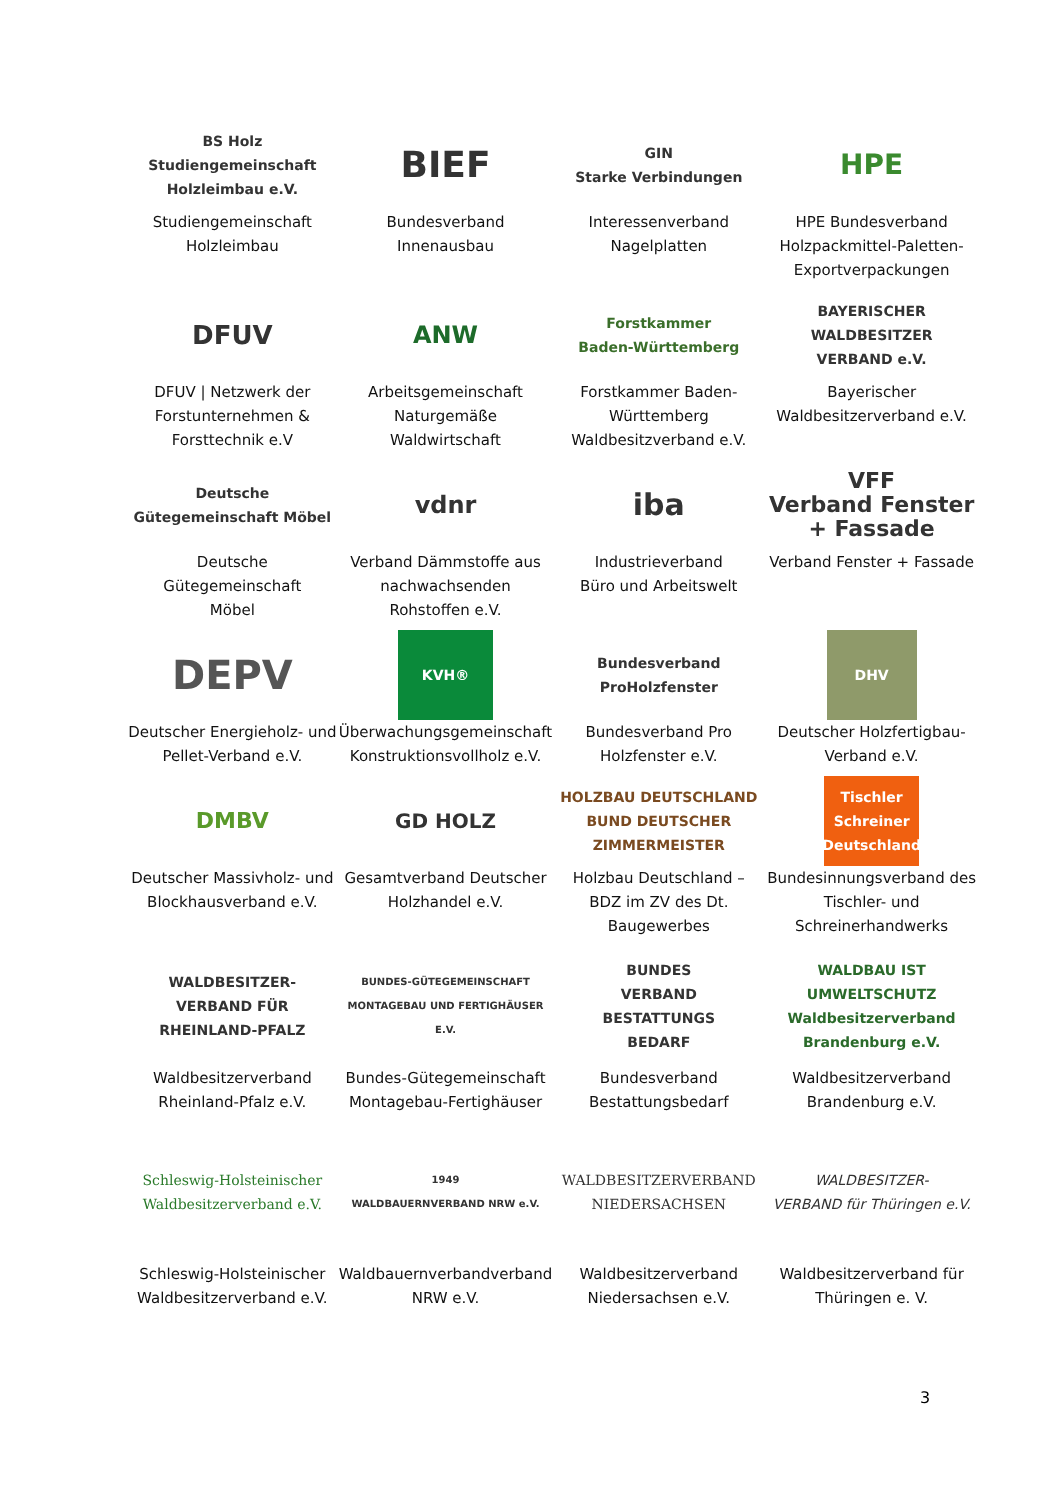| BS Holz Studiengemeinschaft Holzleimbau e.V. Studiengemeinschaft Holzleimbau | BIEF Bundesverband Innenausbau | GIN Starke Verbindungen Interessenverband Nagelplatten | HPE HPE Bundesverband Holzpackmittel-Paletten- Exportverpackungen |
| DFUV DFUV / Netzwerk der Forstunternehmen & Forsttechnik e.V | ANW Arbeitsgemeinschaft Naturgemäße Waldwirtschaft | Forstkammer Baden-Württemberg Forstkammer Baden- Württemberg Waldbesitzverband e.V. | BAYERISCHER WALDBESITZER VERBAND e.V. Bayerischer Waldbesitzerverband e.V. |
| Deutsche Gütegemeinschaft Möbel Deutsche Gütegemeinschaft Möbel | vdnr Verband Dämmstoffe aus nachwachsenden Rohstoffen e.V. | iba Industrieverband Büro und Arbeitswelt | VFF Verband Fenster + Fassade Verband Fenster + Fassade |
| DEPV Deutscher Energieholz- und Pellet-Verband e.V. | KVH® Überwachungsgemeinschaft Konstruktionsvollholz e.V. | Bundesverband ProHolzfenster Bundesverband Pro Holzfenster e.V. | DHV Deutscher Holzfertigbau- Verband e.V. |
| DMBV Deutscher Massivholz- und Blockhausverband e.V. | GD HOLZ Gesamtverband Deutscher Holzhandel e.V. | HOLZBAU DEUTSCHLAND BUND DEUTSCHER ZIMMERMEISTER Holzbau Deutschland – BDZ im ZV des Dt. Baugewerbes | Tischler Schreiner Deutschland Bundesinnungsverband des Tischler- und Schreinerhandwerks |
| WALDBESITZER- VERBAND FÜR RHEINLAND-PFALZ Waldbesitzerverband Rheinland-Pfalz e.V. | BUNDES-GÜTEGEMEINSCHAFT MONTAGEBAU UND FERTIGHÄUSER E.V. Bundes-Gütegemeinschaft Montagebau-Fertighäuser | BUNDES VERBAND BESTATTUNGS BEDARF Bundesverband Bestattungsbedarf | WALDBAU IST UMWELTSCHUTZ Waldbesitzerverband Brandenburg e.V. Waldbesitzerverband Brandenburg e.V. |
| Schleswig-Holsteinischer Waldbesitzerverband e.V. Schleswig-Holsteinischer Waldbesitzerverband e.V. | 1949 WALDBAUERNVERBAND NRW e.V. Waldbauernverbandverband NRW e.V. | WALDBESITZERVERBAND NIEDERSACHSEN Waldbesitzerverband Niedersachsen e.V. | WALDBESITZER- VERBAND für Thüringen e.V. Waldbesitzerverband für Thüringen e. V. |
3